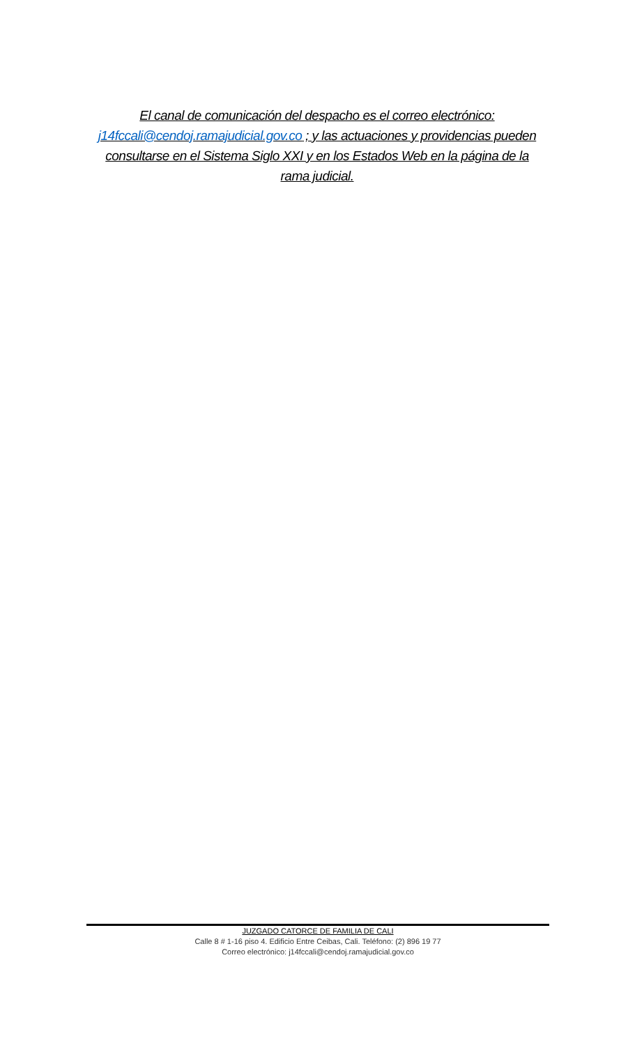El canal de comunicación del despacho es el correo electrónico: j14fccali@cendoj.ramajudicial.gov.co ; y las actuaciones y providencias pueden consultarse en el Sistema Siglo XXI y en los Estados Web en la página de la rama judicial.
JUZGADO CATORCE DE FAMILIA DE CALI
Calle 8 # 1-16 piso 4. Edificio Entre Ceibas, Cali. Teléfono: (2) 896 19 77
Correo electrónico: j14fccali@cendoj.ramajudicial.gov.co